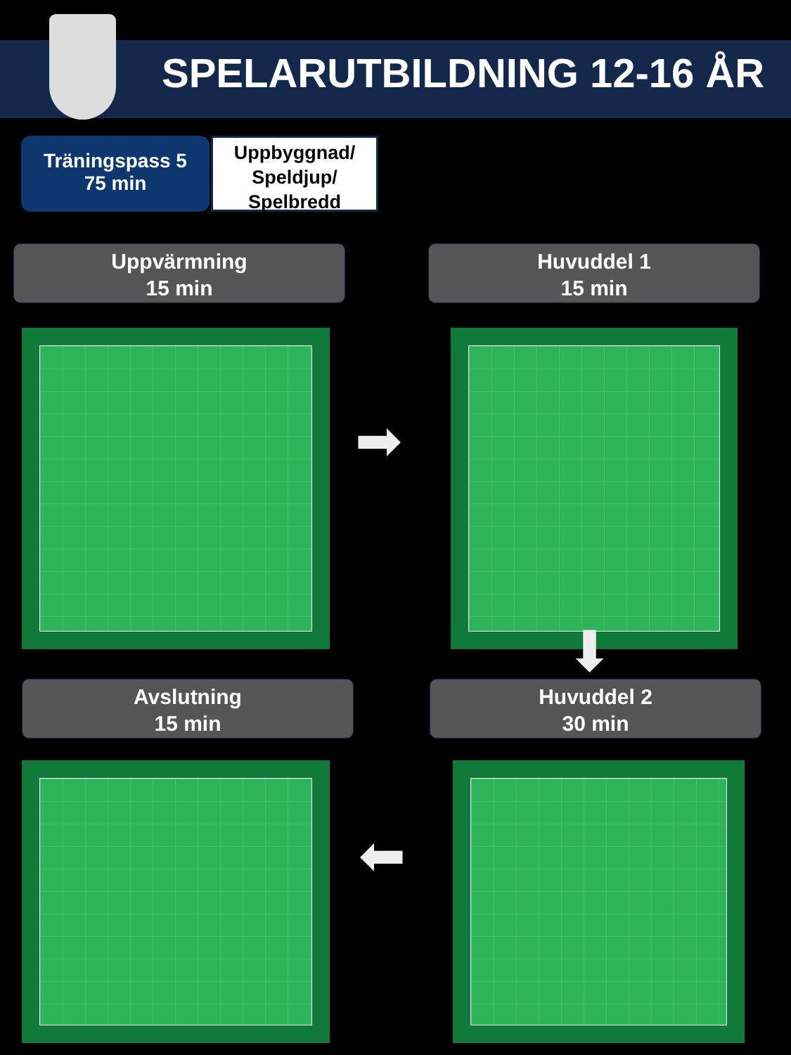SPELARUTBILDNING 12-16 ÅR
Träningspass 5
75 min
Uppbyggnad/
Speldjup/
Spelbredd
Uppvärmning
15 min
Huvuddel 1
15 min
➡
⬇
Avslutning
15 min
Huvuddel 2
30 min
⬅